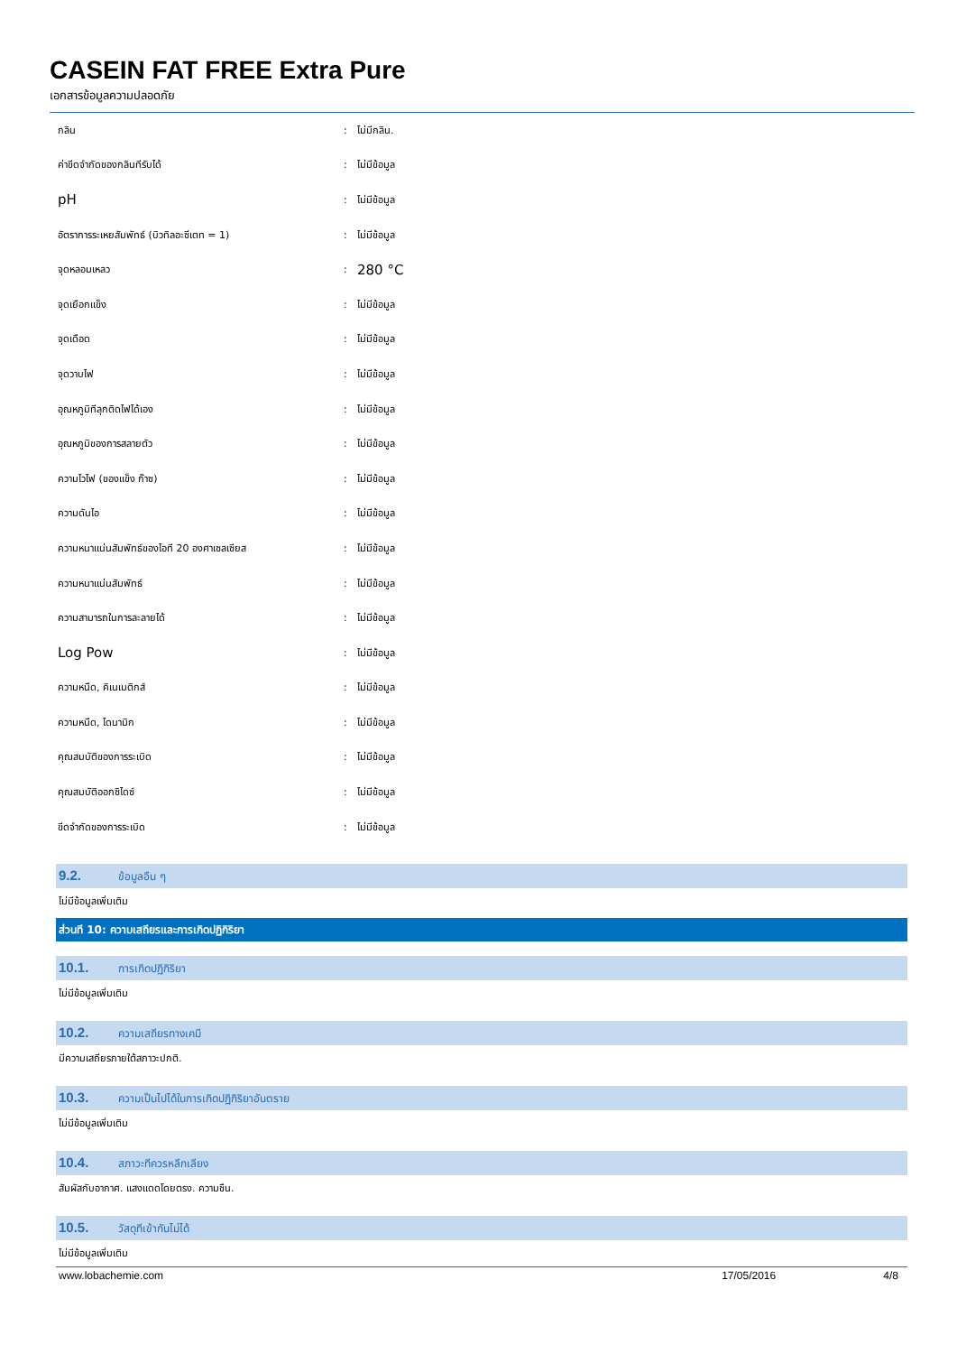CASEIN FAT FREE Extra Pure
เอกสารข้อมูลความปลอดภัย
| กลิน | : | ไม่มีกลิน. |
| ค่าขีดจำกัดของกลินทีรับได้ | : | ไม่มีข้อมูล |
| pH | : | ไม่มีข้อมูล |
| อัตราการระเหยสัมพัทธ์ (บิวทิลอะซีเตท = 1) | : | ไม่มีข้อมูล |
| จุดหลอมเหลว | : | 280 °C |
| จุดเยือกแข็ง | : | ไม่มีข้อมูล |
| จุดเดือด | : | ไม่มีข้อมูล |
| จุดวาบไฟ | : | ไม่มีข้อมูล |
| อุณหภูมิทีลุกติดไฟได้เอง | : | ไม่มีข้อมูล |
| อุณหภูมิของการสลายตัว | : | ไม่มีข้อมูล |
| ความไวไฟ (ของแข็ง ก๊าซ) | : | ไม่มีข้อมูล |
| ความดันไอ | : | ไม่มีข้อมูล |
| ความหนาแน่นสัมพัทธ์ของไอที 20 องศาเซลเซียส | : | ไม่มีข้อมูล |
| ความหนาแน่นสัมพัทธ์ | : | ไม่มีข้อมูล |
| ความสามารถในการละลายได้ | : | ไม่มีข้อมูล |
| Log Pow | : | ไม่มีข้อมูล |
| ความหนืด, คิเนเมติกส์ | : | ไม่มีข้อมูล |
| ความหนืด, ไดนามิก | : | ไม่มีข้อมูล |
| คุณสมบัติของการระเบิด | : | ไม่มีข้อมูล |
| คุณสมบัติออกซิไดซ์ | : | ไม่มีข้อมูล |
| ขีดจำกัดของการระเบิด | : | ไม่มีข้อมูล |
9.2. ข้อมูลอืน ๆ
ไม่มีข้อมูลเพิ่มเติม
ส่วนที 10: ความเสถียรและการเกิดปฏิกิริยา
10.1. การเกิดปฏิกิริยา
ไม่มีข้อมูลเพิ่มเติม
10.2. ความเสถียรทางเคมี
มีความเสถียรภายใต้สภาวะปกติ.
10.3. ความเป็นไปได้ในการเกิดปฏิกิริยาอันตราย
ไม่มีข้อมูลเพิ่มเติม
10.4. สภาวะทีควรหลีกเลียง
สัมผัสกับอากาศ. แสงแดดโดยตรง. ความชืน.
10.5. วัสดุทีเข้ากันไม่ได้
ไม่มีข้อมูลเพิ่มเติม
www.lobachemie.com 17/05/2016 4/8